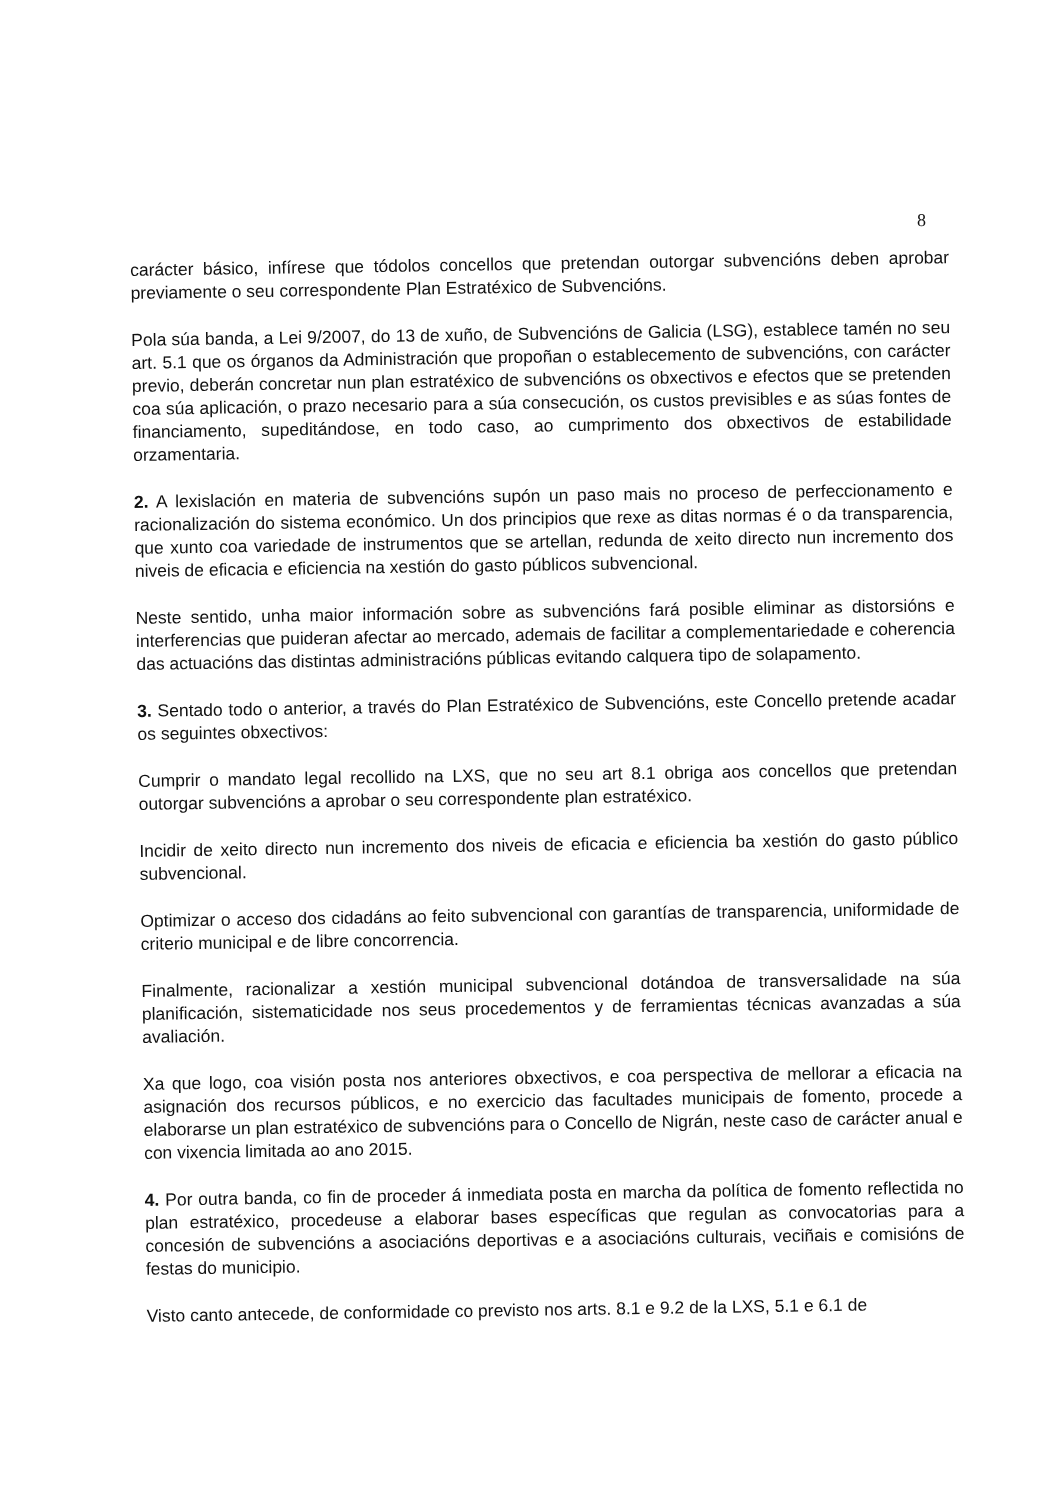8
carácter básico, infírese que tódolos concellos que pretendan outorgar subvencións deben aprobar previamente o seu correspondente Plan Estratéxico de Subvencións.
Pola súa banda, a Lei 9/2007, do 13 de xuño, de Subvencións de Galicia (LSG), establece tamén no seu art. 5.1 que os órganos da Administración que propoñan o establecemento de subvencións, con carácter previo, deberán concretar nun plan estratéxico de subvencións os obxectivos e efectos que se pretenden coa súa aplicación, o prazo necesario para a súa consecución, os custos previsibles e as súas fontes de financiamento, supeditándose, en todo caso, ao cumprimento dos obxectivos de estabilidade orzamentaria.
2. A lexislación en materia de subvencións supón un paso mais no proceso de perfeccionamento e racionalización do sistema económico. Un dos principios que rexe as ditas normas é o da transparencia, que xunto coa variedade de instrumentos que se artellan, redunda de xeito directo nun incremento dos niveis de eficacia e eficiencia na xestión do gasto públicos subvencional.
Neste sentido, unha maior información sobre as subvencións fará posible eliminar as distorsións e interferencias que puideran afectar ao mercado, ademais de facilitar a complementariedade e coherencia das actuacións das distintas administracións públicas evitando calquera tipo de solapamento.
3. Sentado todo o anterior, a través do Plan Estratéxico de Subvencións, este Concello pretende acadar os seguintes obxectivos:
Cumprir o mandato legal recollido na LXS, que no seu art 8.1 obriga aos concellos que pretendan outorgar subvencións a aprobar o seu correspondente plan estratéxico.
Incidir de xeito directo nun incremento dos niveis de eficacia e eficiencia ba xestión do gasto público subvencional.
Optimizar o acceso dos cidadáns ao feito subvencional con garantías de transparencia, uniformidade de criterio municipal e de libre concorrencia.
Finalmente, racionalizar a xestión municipal subvencional dotándoa de transversalidade na súa planificación, sistematicidade nos seus procedementos y de ferramientas técnicas avanzadas a súa avaliación.
Xa que logo, coa visión posta nos anteriores obxectivos, e coa perspectiva de mellorar a eficacia na asignación dos recursos públicos, e no exercicio das facultades municipais de fomento, procede a elaborarse un plan estratéxico de subvencións para o Concello de Nigrán, neste caso de carácter anual e con vixencia limitada ao ano 2015.
4. Por outra banda, co fin de proceder á inmediata posta en marcha da política de fomento reflectida no plan estratéxico, procedeuse a elaborar bases específicas que regulan as convocatorias para a concesión de subvencións a asociacións deportivas e a asociacións culturais, veciñais e comisións de festas do municipio.
Visto canto antecede, de conformidade co previsto nos arts. 8.1 e 9.2 de la LXS, 5.1 e 6.1 de